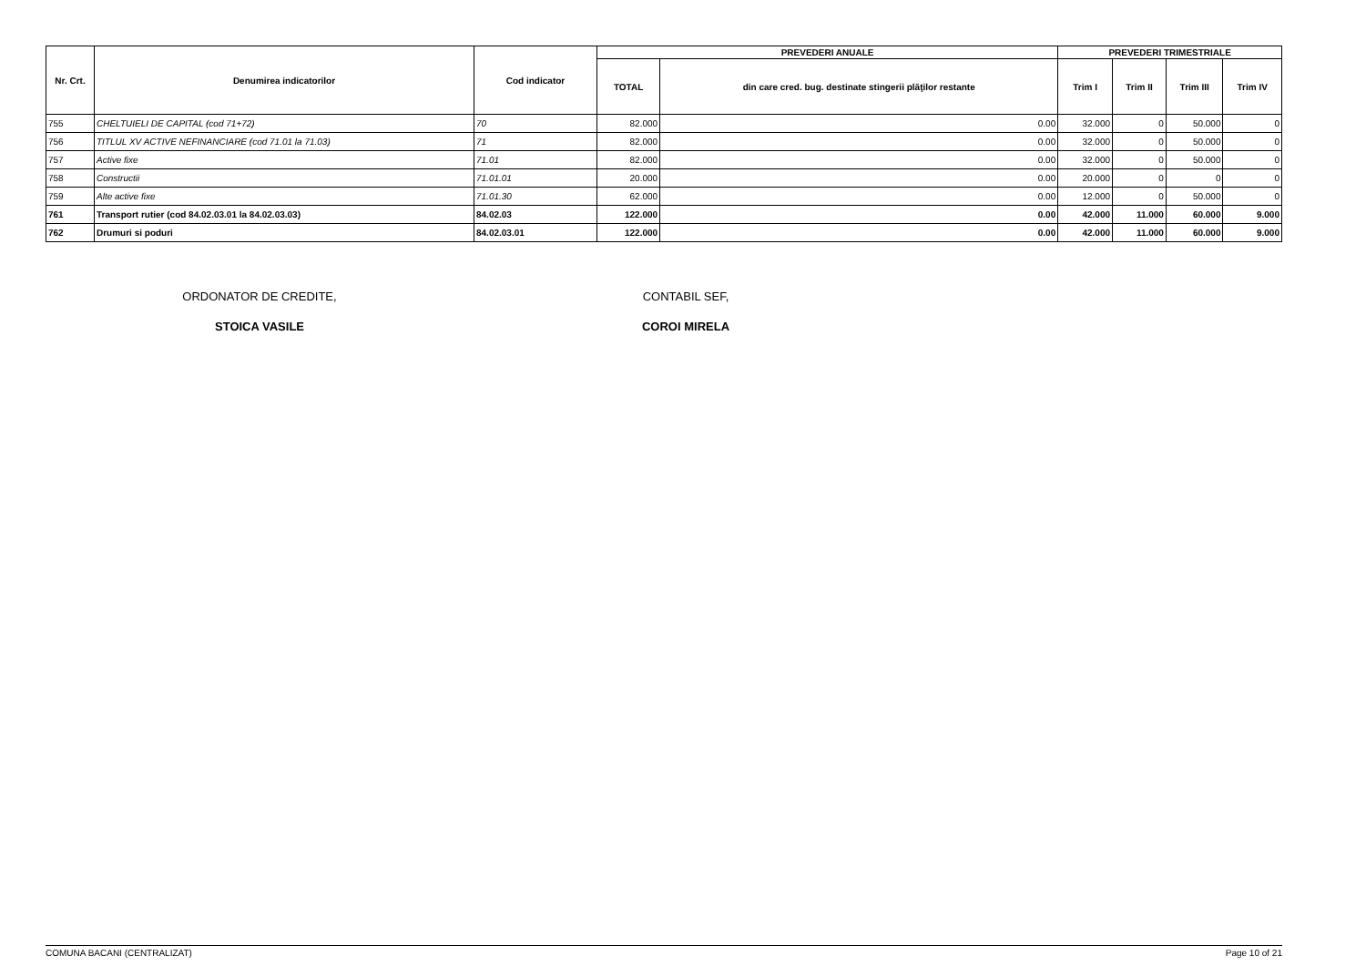| Nr. Crt. | Denumirea indicatorilor | Cod indicator | PREVEDERI ANUALE | | PREVEDERI TRIMESTRIALE | | | |
| --- | --- | --- | --- | --- | --- | --- | --- | --- |
| | | | TOTAL | din care cred. bug. destinate stingerii plăţilor restante | Trim I | Trim II | Trim III | Trim IV |
| 755 | CHELTUIELI DE CAPITAL (cod 71+72) | 70 | 82.000 | 0.00 | 32.000 | 0 | 50.000 | 0 |
| 756 | TITLUL XV ACTIVE NEFINANCIARE (cod 71.01 la 71.03) | 71 | 82.000 | 0.00 | 32.000 | 0 | 50.000 | 0 |
| 757 | Active fixe | 71.01 | 82.000 | 0.00 | 32.000 | 0 | 50.000 | 0 |
| 758 | Constructii | 71.01.01 | 20.000 | 0.00 | 20.000 | 0 | 0 | 0 |
| 759 | Alte active fixe | 71.01.30 | 62.000 | 0.00 | 12.000 | 0 | 50.000 | 0 |
| 761 | Transport rutier (cod 84.02.03.01 la 84.02.03.03) | 84.02.03 | 122.000 | 0.00 | 42.000 | 11.000 | 60.000 | 9.000 |
| 762 | Drumuri si poduri | 84.02.03.01 | 122.000 | 0.00 | 42.000 | 11.000 | 60.000 | 9.000 |
ORDONATOR DE CREDITE,
STOICA VASILE
CONTABIL SEF,
COROI MIRELA
COMUNA BACANI (CENTRALIZAT) Page 10 of 21